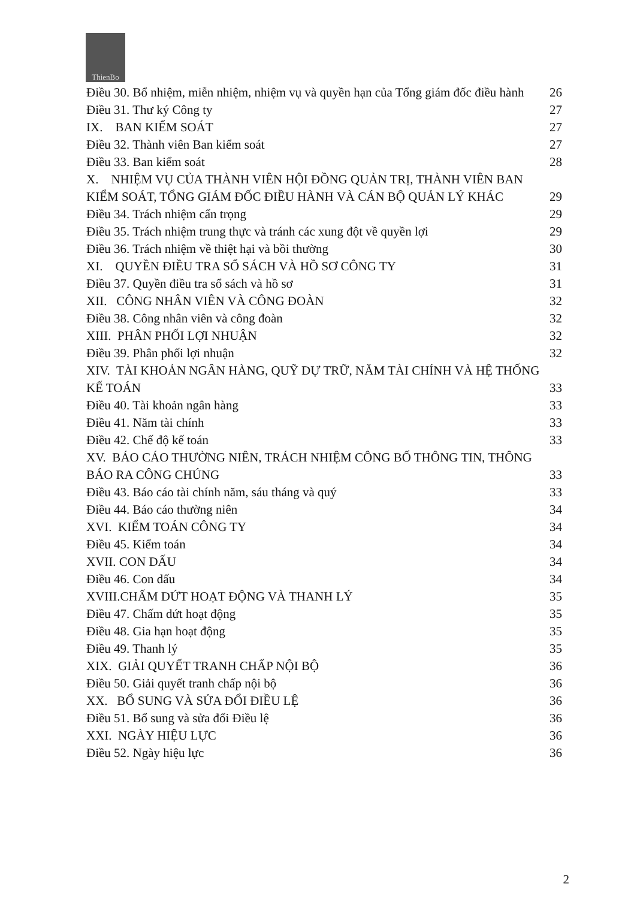ThienBo
Điều 30. Bổ nhiệm, miễn nhiệm, nhiệm vụ và quyền hạn của Tổng giám đốc điều hành 26
Điều 31. Thư ký Công ty 27
IX. BAN KIỂM SOÁT 27
Điều 32. Thành viên Ban kiểm soát 27
Điều 33. Ban kiểm soát 28
X. NHIỆM VỤ CỦA THÀNH VIÊN HỘI ĐỒNG QUẢN TRỊ, THÀNH VIÊN BAN KIỂM SOÁT, TỔNG GIÁM ĐỐC ĐIỀU HÀNH VÀ CÁN BỘ QUẢN LÝ KHÁC 29
Điều 34. Trách nhiệm cẩn trọng 29
Điều 35. Trách nhiệm trung thực và tránh các xung đột về quyền lợi 29
Điều 36. Trách nhiệm về thiệt hại và bồi thường 30
XI. QUYỀN ĐIỀU TRA SỔ SÁCH VÀ HỒ SƠ CÔNG TY 31
Điều 37. Quyền điều tra sổ sách và hồ sơ 31
XII. CÔNG NHÂN VIÊN VÀ CÔNG ĐOÀN 32
Điều 38. Công nhân viên và công đoàn 32
XIII. PHÂN PHỐI LỢI NHUẬN 32
Điều 39. Phân phối lợi nhuận 32
XIV. TÀI KHOẢN NGÂN HÀNG, QUỸ DỰ TRỮ, NĂM TÀI CHÍNH VÀ HỆ THỐNG KẾ TOÁN 33
Điều 40. Tài khoản ngân hàng 33
Điều 41. Năm tài chính 33
Điều 42. Chế độ kế toán 33
XV. BÁO CÁO THƯỜNG NIÊN, TRÁCH NHIỆM CÔNG BỐ THÔNG TIN, THÔNG BÁO RA CÔNG CHÚNG 33
Điều 43. Báo cáo tài chính năm, sáu tháng và quý 33
Điều 44. Báo cáo thường niên 34
XVI. KIỂM TOÁN CÔNG TY 34
Điều 45. Kiểm toán 34
XVII. CON DẤU 34
Điều 46. Con dấu 34
XVIII.CHẤM DỨT HOẠT ĐỘNG VÀ THANH LÝ 35
Điều 47. Chấm dứt hoạt động 35
Điều 48. Gia hạn hoạt động 35
Điều 49. Thanh lý 35
XIX. GIẢI QUYẾT TRANH CHẤP NỘI BỘ 36
Điều 50. Giải quyết tranh chấp nội bộ 36
XX. BỔ SUNG VÀ SỬA ĐỔI ĐIỀU LỆ 36
Điều 51. Bổ sung và sửa đổi Điều lệ 36
XXI. NGÀY HIỆU LỰC 36
Điều 52. Ngày hiệu lực 36
2